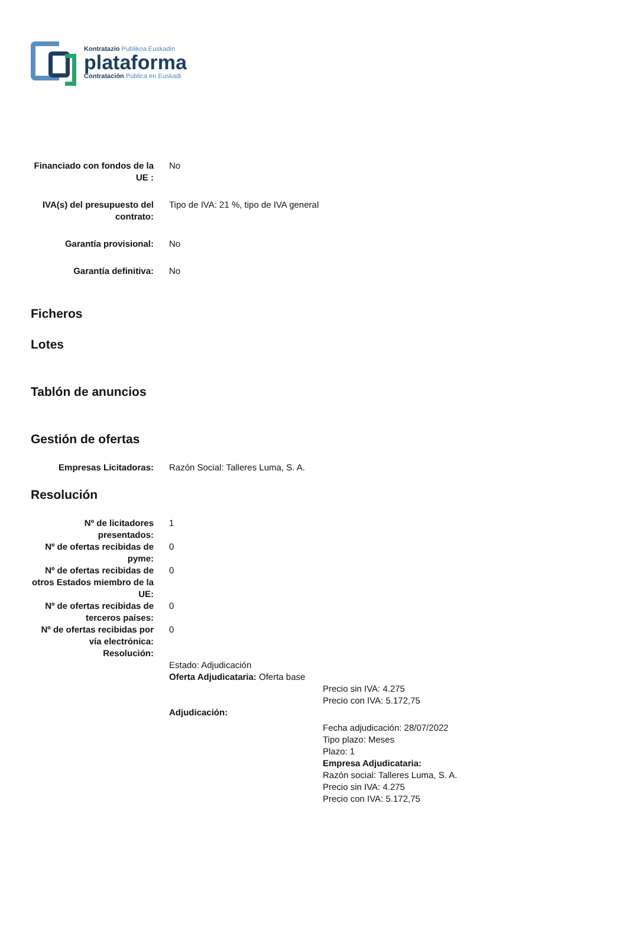Kontratazio Publikoa Euskadin
plataforma
Contratación Pública en Euskadi
Financiado con fondos de la UE :
No
IVA(s) del presupuesto del contrato:
Tipo de IVA: 21 %, tipo de IVA general
Garantía provisional: No
Garantía definitiva: No
Ficheros
Lotes
Tablón de anuncios
Gestión de ofertas
Empresas Licitadoras: Razón Social: Talleres Luma, S. A.
Resolución
Nº de licitadores presentados:
1
Nº de ofertas recibidas de pyme:
0
Nº de ofertas recibidas de otros Estados miembro de la UE:
0
Nº de ofertas recibidas de terceros países:
0
Nº de ofertas recibidas por vía electrónica:
0
Resolución:
Estado: Adjudicación
Oferta Adjudicataria: Oferta base
Precio sin IVA: 4.275
Precio con IVA: 5.172,75
Adjudicación:
Fecha adjudicación: 28/07/2022
Tipo plazo: Meses
Plazo: 1
Empresa Adjudicataria:
Razón social: Talleres Luma, S. A.
Precio sin IVA: 4.275
Precio con IVA: 5.172,75